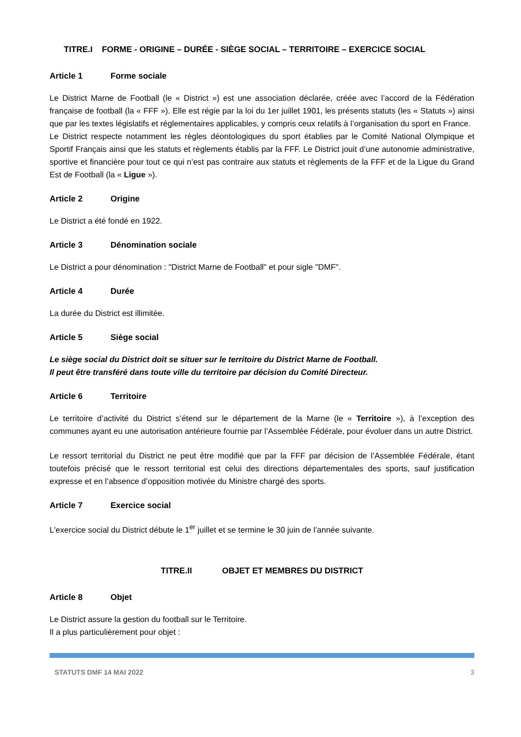TITRE.I FORME - ORIGINE – DURÉE - SIÈGE SOCIAL – TERRITOIRE – EXERCICE SOCIAL
Article 1 Forme sociale
Le District Marne de Football (le « District ») est une association déclarée, créée avec l’accord de la Fédération française de football (la « FFF »). Elle est régie par la loi du 1er juillet 1901, les présents statuts (les « Statuts ») ainsi que par les textes législatifs et réglementaires applicables, y compris ceux relatifs à l’organisation du sport en France.
Le District respecte notamment les règles déontologiques du sport établies par le Comité National Olympique et Sportif Français ainsi que les statuts et règlements établis par la FFF. Le District jouit d’une autonomie administrative, sportive et financière pour tout ce qui n’est pas contraire aux statuts et règlements de la FFF et de la Ligue du Grand Est de Football (la « Ligue »).
Article 2 Origine
Le District a été fondé en 1922.
Article 3 Dénomination sociale
Le District a pour dénomination : "District Marne de Football" et pour sigle "DMF".
Article 4 Durée
La durée du District est illimitée.
Article 5 Siège social
Le siège social du District doit se situer sur le territoire du District Marne de Football.
Il peut être transféré dans toute ville du territoire par décision du Comité Directeur.
Article 6 Territoire
Le territoire d’activité du District s’étend sur le département de la Marne (le « Territoire »), à l’exception des communes ayant eu une autorisation antérieure fournie par l’Assemblée Fédérale, pour évoluer dans un autre District.
Le ressort territorial du District ne peut être modifié que par la FFF par décision de l’Assemblée Fédérale, étant toutefois précisé que le ressort territorial est celui des directions départementales des sports, sauf justification expresse et en l’absence d’opposition motivée du Ministre chargé des sports.
Article 7 Exercice social
L'exercice social du District débute le 1<sup>er</sup> juillet et se termine le 30 juin de l’année suivante.
TITRE.II OBJET ET MEMBRES DU DISTRICT
Article 8 Objet
Le District assure la gestion du football sur le Territoire.
Il a plus particulièrement pour objet :
STATUTS DMF 14 MAI 2022 3